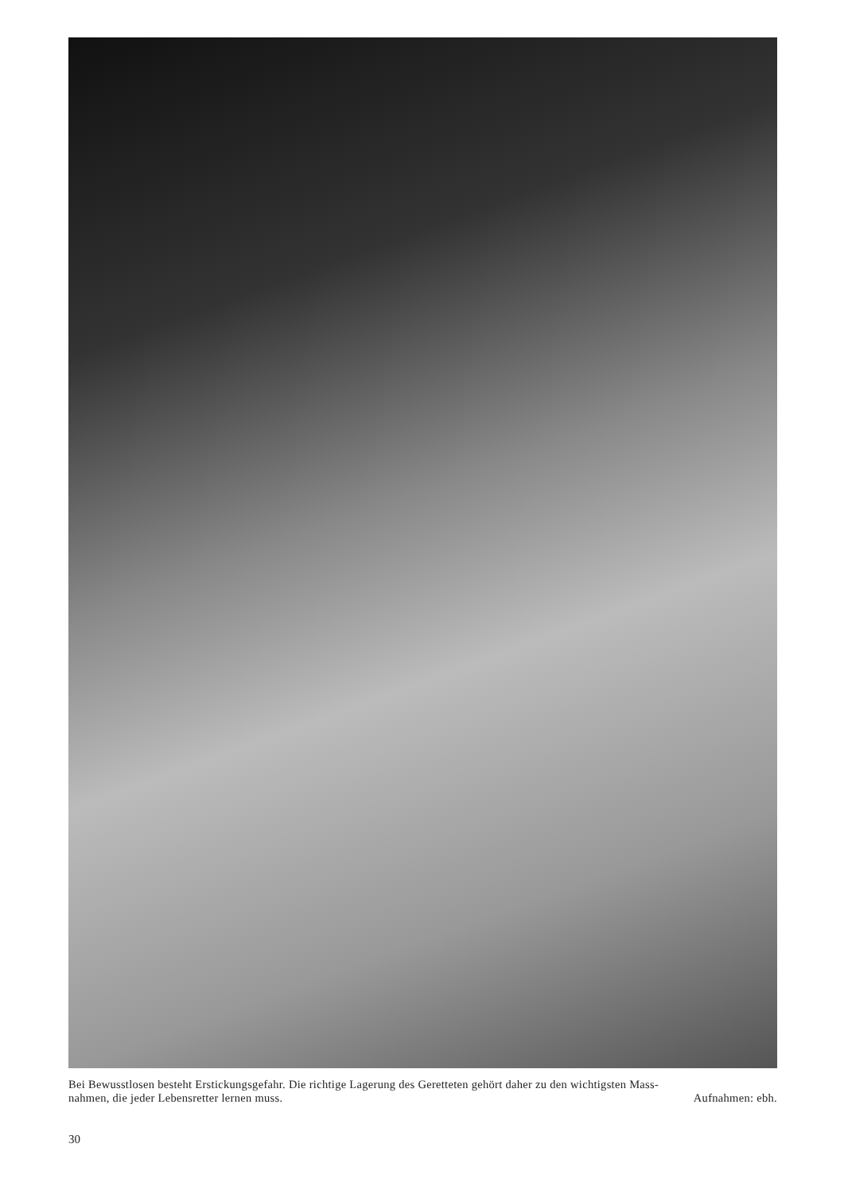Bei Bewusstlosen besteht Erstickungsgefahr. Die richtige Lagerung des Geretteten gehört daher zu den wichtigsten Mass-
nahmen, die jeder Lebensretter lernen muss. Aufnahmen: ebh.
30